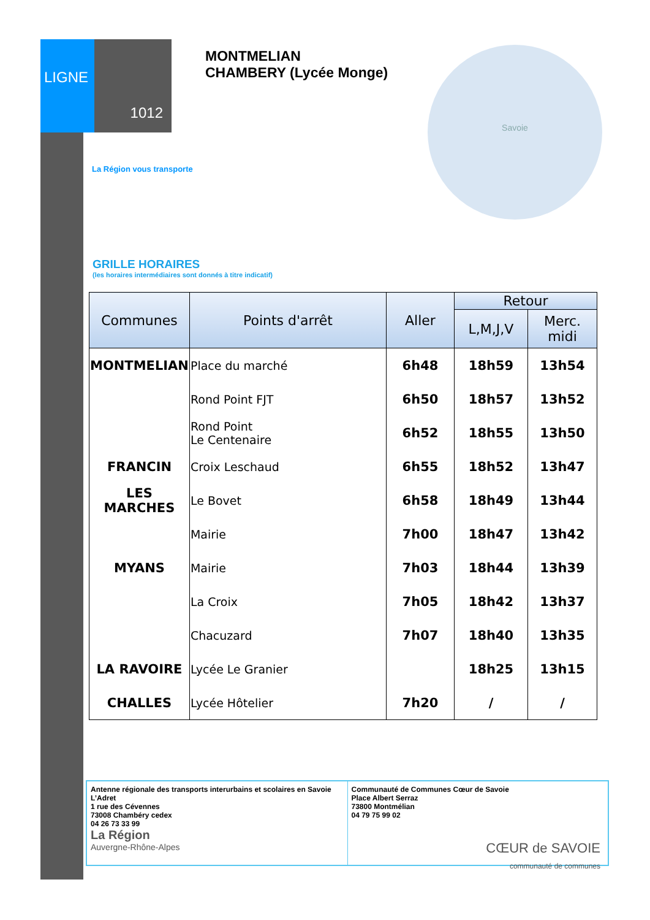LIGNE
1012
MONTMELIAN
CHAMBERY (Lycée Monge)
La Région vous transporte
Savoie
GRILLE HORAIRES
(les horaires intermédiaires sont donnés à titre indicatif)
| Communes | Points d'arrêt | Aller | Retour | |
| --- | --- | --- | --- | --- |
| | | | L,M,J,V | Merc. midi |
| MONTMELIAN | Place du marché | 6h48 | 18h59 | 13h54 |
| | Rond Point FJT | 6h50 | 18h57 | 13h52 |
| | Rond Point Le Centenaire | 6h52 | 18h55 | 13h50 |
| FRANCIN | Croix Leschaud | 6h55 | 18h52 | 13h47 |
| LES MARCHES | Le Bovet | 6h58 | 18h49 | 13h44 |
| | Mairie | 7h00 | 18h47 | 13h42 |
| MYANS | Mairie | 7h03 | 18h44 | 13h39 |
| | La Croix | 7h05 | 18h42 | 13h37 |
| | Chacuzard | 7h07 | 18h40 | 13h35 |
| LA RAVOIRE | Lycée Le Granier | | 18h25 | 13h15 |
| CHALLES | Lycée Hôtelier | 7h20 | / | / |
Antenne régionale des transports interurbains et scolaires en Savoie
L’Adret
1 rue des Cévennes
73008 Chambéry cedex
04 26 73 33 99
La Région
Auvergne-Rhône-Alpes
Communauté de Communes Cœur de Savoie
Place Albert Serraz
73800 Montmélian
04 79 75 99 02
CŒUR de SAVOIE
communauté de communes